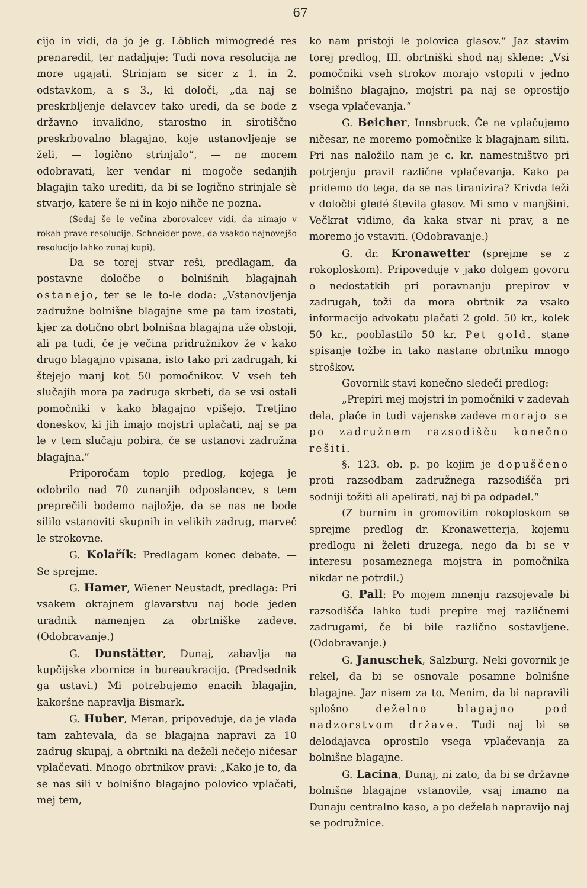67
cijo in vidi, da jo je g. Löblich mimogredé res prenaredil, ter nadaljuje: Tudi nova resolucija ne more ugajati. Strinjam se sicer z 1. in 2. odstavkom, a s 3., ki določi, „da naj se preskrbljenje delavcev tako uredi, da se bode z državno invalidno, starostno in sirotiščno preskrbovalno blagajno, koje ustanovljenje se želi, — logično strinjalo“, — ne morem odobravati, ker vendar ni mogoče sedanjih blagajin tako urediti, da bi se logično strinjale sè stvarjo, katere še ni in kojo nihče ne pozna.
(Sedaj še le večina zborovalcev vidi, da nimajo v rokah prave resolucije. Schneider pove, da vsakdo najnovejšo resolucijo lahko zunaj kupi).
Da se torej stvar reši, predlagam, da postavne določbe o bolnišnih blagajnah ostanejo, ter se le to-le doda: „Vstanovljenja zadružne bolnišne blagajne sme pa tam izostati, kjer za dotično obrt bolnišna blagajna uže obstoji, ali pa tudi, če je večina pridružnikov že v kako drugo blagajno vpisana, isto tako pri zadrugah, ki štejejo manj kot 50 pomočnikov. V vseh teh slučajih mora pa zadruga skrbeti, da se vsi ostali pomočniki v kako blagajno vpišejo. Tretjino doneskov, ki jih imajo mojstri uplačati, naj se pa le v tem slučaju pobira, če se ustanovi zadružna blagajna.“
Priporočam toplo predlog, kojega je odobrilo nad 70 zunanjih odposlancev, s tem preprečili bodemo najložje, da se nas ne bode sililo vstanoviti skupnih in velikih zadrug, marveč le strokovne.
G. Kolařík: Predlagam konec debate. — Se sprejme.
G. Hamer, Wiener Neustadt, predlaga: Pri vsakem okrajnem glavarstvu naj bode jeden uradnik namenjen za obrtniške zadeve. (Odobravanje.)
G. Dunstätter, Dunaj, zabavlja na kupčijske zbornice in bureaukracijo. (Predsednik ga ustavi.) Mi potrebujemo enacih blagajin, kakoršne napravlja Bismark.
G. Huber, Meran, pripoveduje, da je vlada tam zahtevala, da se blagajna napravi za 10 zadrug skupaj, a obrtniki na deželi nečejo ničesar vplačevati. Mnogo obrtnikov pravi: „Kako je to, da se nas sili v bolnišno blagajno polovico vplačati, mej tem,
ko nam pristoji le polovica glasov.“ Jaz stavim torej predlog, III. obrtniški shod naj sklene: „Vsi pomočniki vseh strokov morajo vstopiti v jedno bolnišno blagajno, mojstri pa naj se oprostijo vsega vplačevanja.“
G. Beicher, Innsbruck. Če ne vplačujemo ničesar, ne moremo pomočnike k blagajnam siliti. Pri nas naložilo nam je c. kr. namestništvo pri potrjenju pravil različne vplačevanja. Kako pa pridemo do tega, da se nas tiranizira? Krivda leži v določbi gledé števila glasov. Mi smo v manjšini. Večkrat vidimo, da kaka stvar ni prav, a ne moremo jo vstaviti. (Odobravanje.)
G. dr. Kronawetter (sprejme se z rokoploskom). Pripoveduje v jako dolgem govoru o nedostatkih pri poravnanju prepirov v zadrugah, toži da mora obrtnik za vsako informacijo advokatu plačati 2 gold. 50 kr., kolek 50 kr., pooblastilo 50 kr. Pet gold. stane spisanje tožbe in tako nastane obrtniku mnogo stroškov.
Govornik stavi konečno sledeči predlog:
„Prepiri mej mojstri in pomočniki v zadevah dela, plače in tudi vajenske zadeve morajo se po zadružnem razsodišču konečno rešiti.
§. 123. ob. p. po kojim je dopuščeno proti razsodbam zadružnega razsodišča pri sodniji tožiti ali apelirati, naj bi pa odpadel.“
(Z burnim in gromovitim rokoploskom se sprejme predlog dr. Kronawetterja, kojemu predlogu ni želeti druzega, nego da bi se v interesu posameznega mojstra in pomočnika nikdar ne potrdil.)
G. Pall: Po mojem mnenju razsojevale bi razsodišča lahko tudi prepire mej različnemi zadrugami, če bi bile različno sostavljene. (Odobravanje.)
G. Januschek, Salzburg. Neki govornik je rekel, da bi se osnovale posamne bolnišne blagajne. Jaz nisem za to. Menim, da bi napravili splošno deželno blagajno pod nadzorstvom države. Tudi naj bi se delodajavca oprostilo vsega vplačevanja za bolnišne blagajne.
G. Lacina, Dunaj, ni zato, da bi se državne bolnišne blagajne vstanovile, vsaj imamo na Dunaju centralno kaso, a po deželah napravijo naj se podružnice.